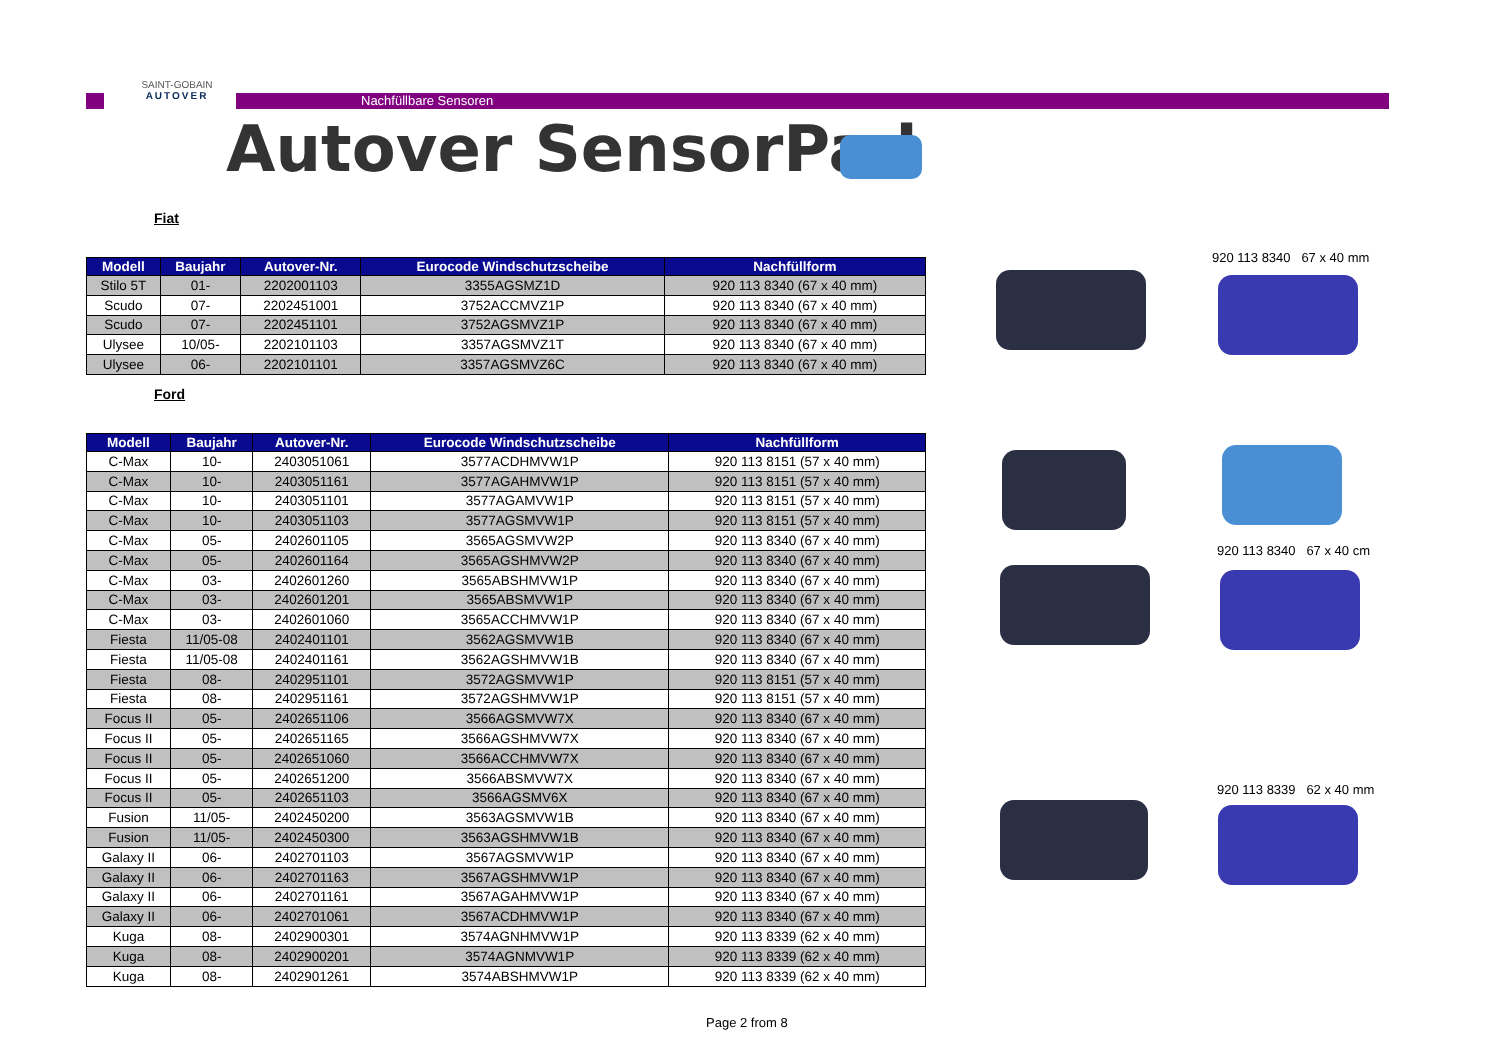SAINT-GOBAIN
AUTOVER
Nachfüllbare Sensoren
Autover SensorPad
Fiat
| Modell | Baujahr | Autover-Nr. | Eurocode Windschutzscheibe | Nachfüllform |
| --- | --- | --- | --- | --- |
| Stilo 5T | 01- | 2202001103 | 3355AGSMZ1D | 920 113 8340 (67 x 40 mm) |
| Scudo | 07- | 2202451001 | 3752ACCMVZ1P | 920 113 8340 (67 x 40 mm) |
| Scudo | 07- | 2202451101 | 3752AGSMVZ1P | 920 113 8340 (67 x 40 mm) |
| Ulysee | 10/05- | 2202101103 | 3357AGSMVZ1T | 920 113 8340 (67 x 40 mm) |
| Ulysee | 06- | 2202101101 | 3357AGSMVZ6C | 920 113 8340 (67 x 40 mm) |
Ford
| Modell | Baujahr | Autover-Nr. | Eurocode Windschutzscheibe | Nachfüllform |
| --- | --- | --- | --- | --- |
| C-Max | 10- | 2403051061 | 3577ACDHMVW1P | 920 113 8151 (57 x 40 mm) |
| C-Max | 10- | 2403051161 | 3577AGAHMVW1P | 920 113 8151 (57 x 40 mm) |
| C-Max | 10- | 2403051101 | 3577AGAMVW1P | 920 113 8151 (57 x 40 mm) |
| C-Max | 10- | 2403051103 | 3577AGSMVW1P | 920 113 8151 (57 x 40 mm) |
| C-Max | 05- | 2402601105 | 3565AGSMVW2P | 920 113 8340 (67 x 40 mm) |
| C-Max | 05- | 2402601164 | 3565AGSHMVW2P | 920 113 8340 (67 x 40 mm) |
| C-Max | 03- | 2402601260 | 3565ABSHMVW1P | 920 113 8340 (67 x 40 mm) |
| C-Max | 03- | 2402601201 | 3565ABSMVW1P | 920 113 8340 (67 x 40 mm) |
| C-Max | 03- | 2402601060 | 3565ACCHMVW1P | 920 113 8340 (67 x 40 mm) |
| Fiesta | 11/05-08 | 2402401101 | 3562AGSMVW1B | 920 113 8340 (67 x 40 mm) |
| Fiesta | 11/05-08 | 2402401161 | 3562AGSHMVW1B | 920 113 8340 (67 x 40 mm) |
| Fiesta | 08- | 2402951101 | 3572AGSMVW1P | 920 113 8151 (57 x 40 mm) |
| Fiesta | 08- | 2402951161 | 3572AGSHMVW1P | 920 113 8151 (57 x 40 mm) |
| Focus II | 05- | 2402651106 | 3566AGSMVW7X | 920 113 8340 (67 x 40 mm) |
| Focus II | 05- | 2402651165 | 3566AGSHMVW7X | 920 113 8340 (67 x 40 mm) |
| Focus II | 05- | 2402651060 | 3566ACCHMVW7X | 920 113 8340 (67 x 40 mm) |
| Focus II | 05- | 2402651200 | 3566ABSMVW7X | 920 113 8340 (67 x 40 mm) |
| Focus II | 05- | 2402651103 | 3566AGSMV6X | 920 113 8340 (67 x 40 mm) |
| Fusion | 11/05- | 2402450200 | 3563AGSMVW1B | 920 113 8340 (67 x 40 mm) |
| Fusion | 11/05- | 2402450300 | 3563AGSHMVW1B | 920 113 8340 (67 x 40 mm) |
| Galaxy II | 06- | 2402701103 | 3567AGSMVW1P | 920 113 8340 (67 x 40 mm) |
| Galaxy II | 06- | 2402701163 | 3567AGSHMVW1P | 920 113 8340 (67 x 40 mm) |
| Galaxy II | 06- | 2402701161 | 3567AGAHMVW1P | 920 113 8340 (67 x 40 mm) |
| Galaxy II | 06- | 2402701061 | 3567ACDHMVW1P | 920 113 8340 (67 x 40 mm) |
| Kuga | 08- | 2402900301 | 3574AGNHMVW1P | 920 113 8339 (62 x 40 mm) |
| Kuga | 08- | 2402900201 | 3574AGNMVW1P | 920 113 8339 (62 x 40 mm) |
| Kuga | 08- | 2402901261 | 3574ABSHMVW1P | 920 113 8339 (62 x 40 mm) |
920 113 8340 67 x 40 mm
920 113 8340 67 x 40 cm
920 113 8339 62 x 40 mm
Page 2 from 8